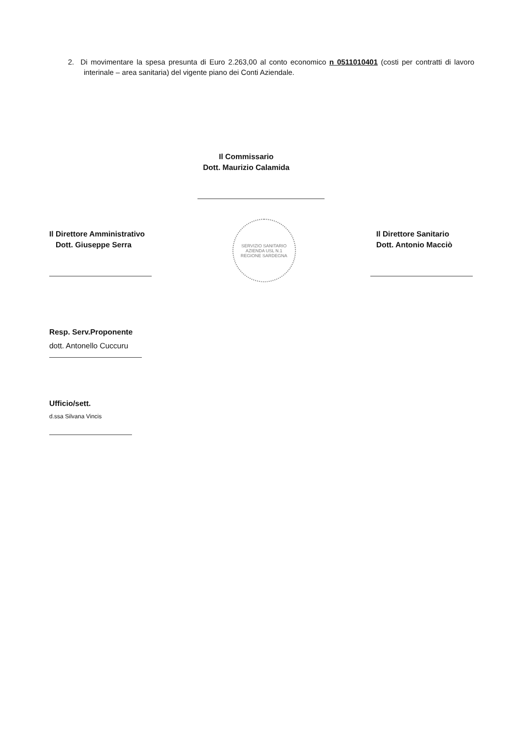2. Di movimentare la spesa presunta di Euro 2.263,00 al conto economico n 0511010401 (costi per contratti di lavoro interinale – area sanitaria) del vigente piano dei Conti Aziendale.
Il Commissario
Dott. Maurizio Calamida
Il Direttore Amministrativo
Dott. Giuseppe Serra
SERVIZIO SANITARIO
AZIENDA USL N.1
REGIONE SARDEGNA
Il Direttore Sanitario
Dott. Antonio Macciò
Resp. Serv.Proponente
dott. Antonello Cuccuru
Ufficio/sett.
d.ssa Silvana Vincis